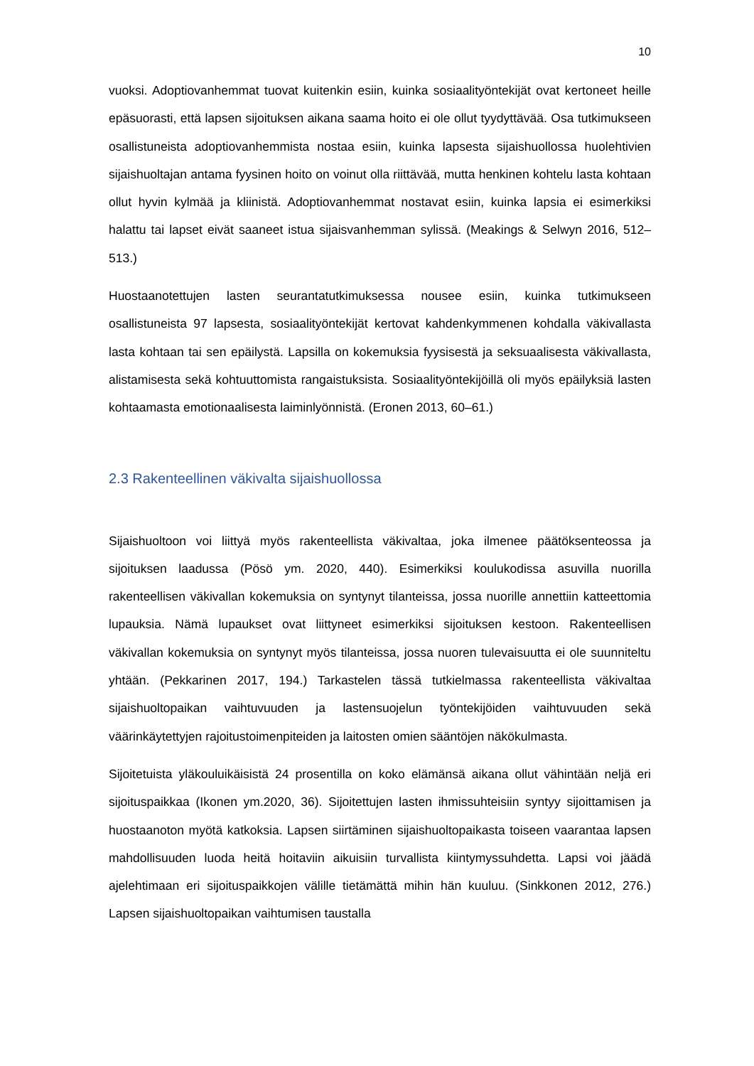10
vuoksi. Adoptiovanhemmat tuovat kuitenkin esiin, kuinka sosiaalityöntekijät ovat kertoneet heille epäsuorasti, että lapsen sijoituksen aikana saama hoito ei ole ollut tyydyttävää. Osa tutkimukseen osallistuneista adoptiovanhemmista nostaa esiin, kuinka lapsesta sijaishuollossa huolehtivien sijaishuoltajan antama fyysinen hoito on voinut olla riittävää, mutta henkinen kohtelu lasta kohtaan ollut hyvin kylmää ja kliinistä. Adoptiovanhemmat nostavat esiin, kuinka lapsia ei esimerkiksi halattu tai lapset eivät saaneet istua sijaisvanhemman sylissä. (Meakings & Selwyn 2016, 512–513.)
Huostaanotettujen lasten seurantatutkimuksessa nousee esiin, kuinka tutkimukseen osallistuneista 97 lapsesta, sosiaalityöntekijät kertovat kahdenkymmenen kohdalla väkivallasta lasta kohtaan tai sen epäilystä. Lapsilla on kokemuksia fyysisestä ja seksuaalisesta väkivallasta, alistamisesta sekä kohtuuttomista rangaistuksista. Sosiaalityöntekijöillä oli myös epäilyksiä lasten kohtaamasta emotionaalisesta laiminlyönnistä. (Eronen 2013, 60–61.)
2.3 Rakenteellinen väkivalta sijaishuollossa
Sijaishuoltoon voi liittyä myös rakenteellista väkivaltaa, joka ilmenee päätöksenteossa ja sijoituksen laadussa (Pösö ym. 2020, 440). Esimerkiksi koulukodissa asuvilla nuorilla rakenteellisen väkivallan kokemuksia on syntynyt tilanteissa, jossa nuorille annettiin katteettomia lupauksia. Nämä lupaukset ovat liittyneet esimerkiksi sijoituksen kestoon. Rakenteellisen väkivallan kokemuksia on syntynyt myös tilanteissa, jossa nuoren tulevaisuutta ei ole suunniteltu yhtään. (Pekkarinen 2017, 194.) Tarkastelen tässä tutkielmassa rakenteellista väkivaltaa sijaishuoltopaikan vaihtuvuuden ja lastensuojelun työntekijöiden vaihtuvuuden sekä väärinkäytettyjen rajoitustoimenpiteiden ja laitosten omien sääntöjen näkökulmasta.
Sijoitetuista yläkouluikäisistä 24 prosentilla on koko elämänsä aikana ollut vähintään neljä eri sijoituspaikkaa (Ikonen ym.2020, 36). Sijoitettujen lasten ihmissuhteisiin syntyy sijoittamisen ja huostaanoton myötä katkoksia. Lapsen siirtäminen sijaishuoltopaikasta toiseen vaarantaa lapsen mahdollisuuden luoda heitä hoitaviin aikuisiin turvallista kiintymyssuhdetta. Lapsi voi jäädä ajelehtimaan eri sijoituspaikkojen välille tietämättä mihin hän kuuluu. (Sinkkonen 2012, 276.) Lapsen sijaishuoltopaikan vaihtumisen taustalla